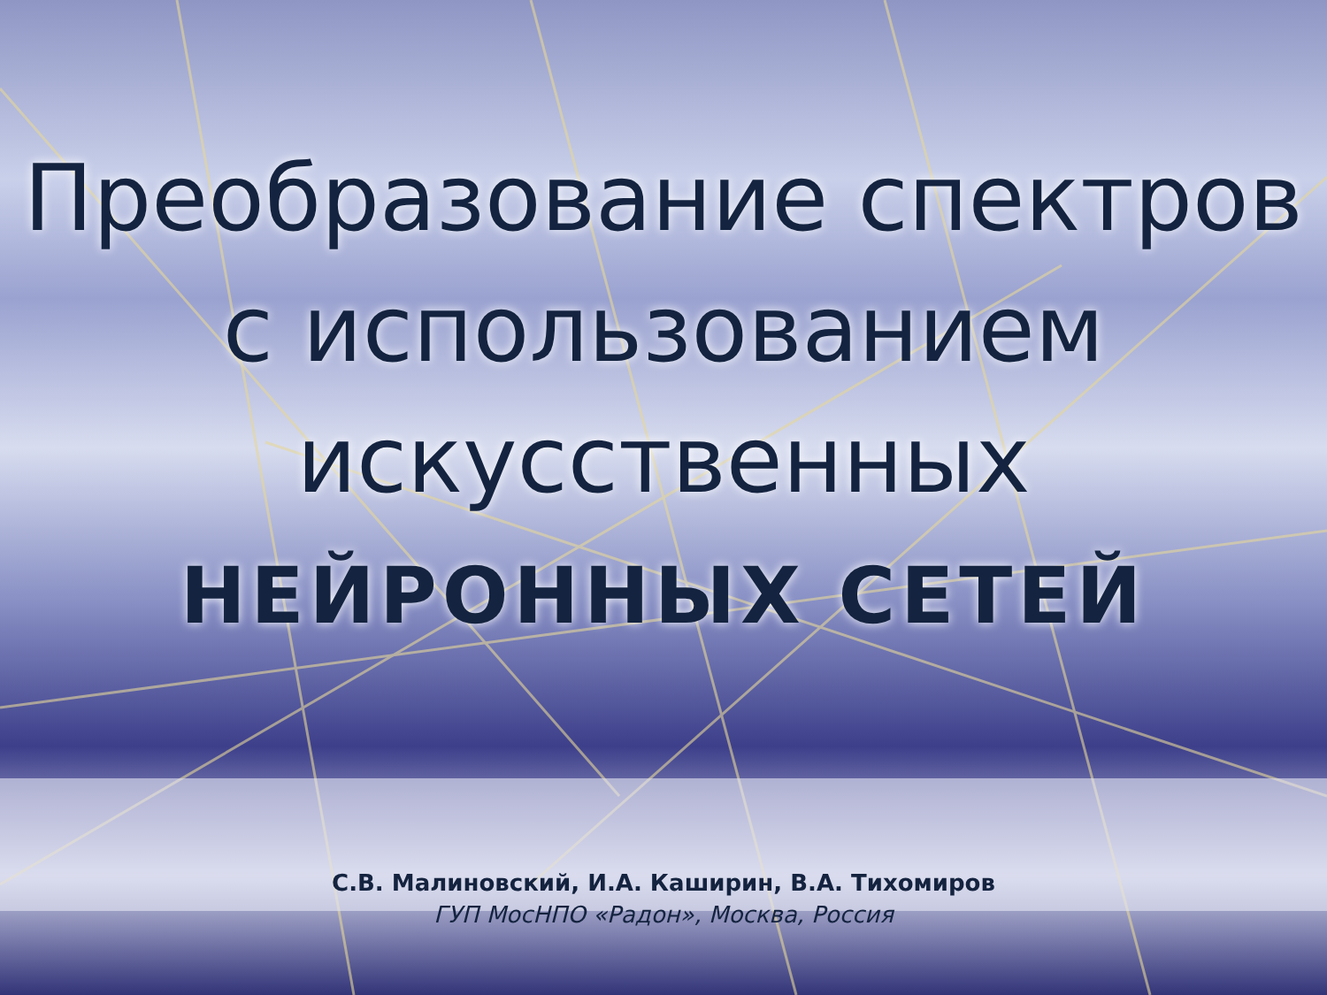Преобразование спектров
с использованием
искусственных
НЕЙРОННЫХ СЕТЕЙ
С.В. Малиновский, И.А. Каширин, В.А. Тихомиров
ГУП МосНПО «Радон», Москва, Россия